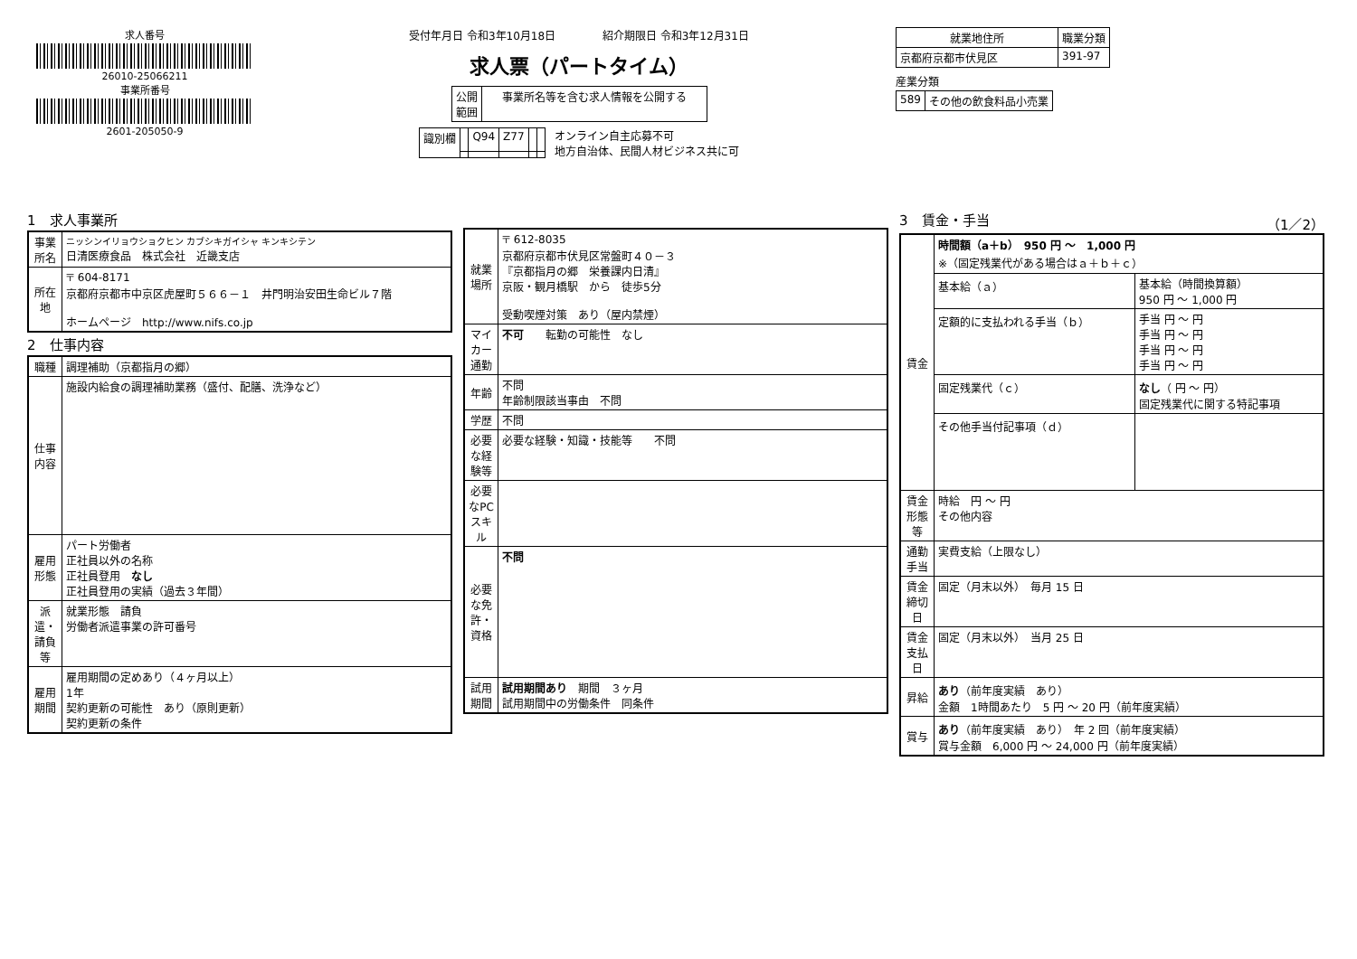求人番号
26010-25066211
事業所番号
2601-205050-9
受付年月日 令和3年10月18日 　　　　紹介期限日 令和3年12月31日
求人票（パートタイム）
| 公開 範囲 | 事業所名等を含む求人情報を公開する |
| 識別欄 | | Q94 | Z77 | | |
オンライン自主応募不可
地方自治体、民間人材ビジネス共に可
| 就業地住所 | 職業分類 |
| --- | --- |
| 京都府京都市伏見区 | 391-97 |
産業分類
| 589 | その他の飲食料品小売業 |
1　求人事業所
| 事業所名 | ニッシンイリョウショクヒン カブシキガイシャ キンキシテン 日清医療食品 株式会社 近畿支店 |
| 所在地 | 〒 604-8171 京都府京都市中京区虎屋町５６６－１ 井門明治安田生命ビル７階 ホームページ http://www.nifs.co.jp |
2　仕事内容
| 職種 | 調理補助（京都指月の郷） |
| 仕事内容 | 施設内給食の調理補助業務（盛付、配膳、洗浄など） |
| 雇用形態 | パート労働者 正社員以外の名称 正社員登用 なし 正社員登用の実績（過去３年間） |
| 派遣・請負等 | 就業形態 請負 労働者派遣事業の許可番号 |
| 雇用期間 | 雇用期間の定めあり（４ヶ月以上） 1年 契約更新の可能性 あり（原則更新） 契約更新の条件 |
| 就業場所 | 〒 612-8035 京都府京都市伏見区常盤町４０－３ 『京都指月の郷 栄養課内日清』 京阪・観月橋駅 から 徒歩5分 受動喫煙対策 あり（屋内禁煙） |
| マイカー通勤 | 不可 転勤の可能性 なし |
| 年齢 | 不問 年齢制限該当事由 不問 |
| 学歴 | 不問 |
| 必要な経験等 | 必要な経験・知識・技能等 不問 |
| 必要なPCスキル | |
| 必要な免許・資格 | 不問 |
| 試用期間 | 試用期間あり 期間 ３ヶ月 試用期間中の労働条件 同条件 |
3　賃金・手当 （1／2）
| 賃金 | 時間額（a＋b） 950 円 ～ 1,000 円 ※（固定残業代がある場合はａ＋ｂ＋ｃ） | |
| | 基本給（ａ） | 基本給（時間換算額） 950 円 ～ 1,000 円 |
| | 定額的に支払われる手当（ｂ） | 手当 円 ～ 円 手当 円 ～ 円 手当 円 ～ 円 手当 円 ～ 円 |
| | 固定残業代（ｃ） | なし （ 円 ～ 円） 固定残業代に関する特記事項 |
| | その他手当付記事項（ｄ） | |
| 賃金形態等 | 時給 円 ～ 円 その他内容 | |
| 通勤手当 | 実費支給（上限なし） | |
| 賃金締切日 | 固定（月末以外） 毎月 15 日 | |
| 賃金支払日 | 固定（月末以外） 当月 25 日 | |
| 昇給 | あり （前年度実績 あり） 金額 1時間あたり 5 円 ～ 20 円（前年度実績） | |
| 賞与 | あり （前年度実績 あり） 年 2 回（前年度実績） 賞与金額 6,000 円 ～ 24,000 円（前年度実績） | |